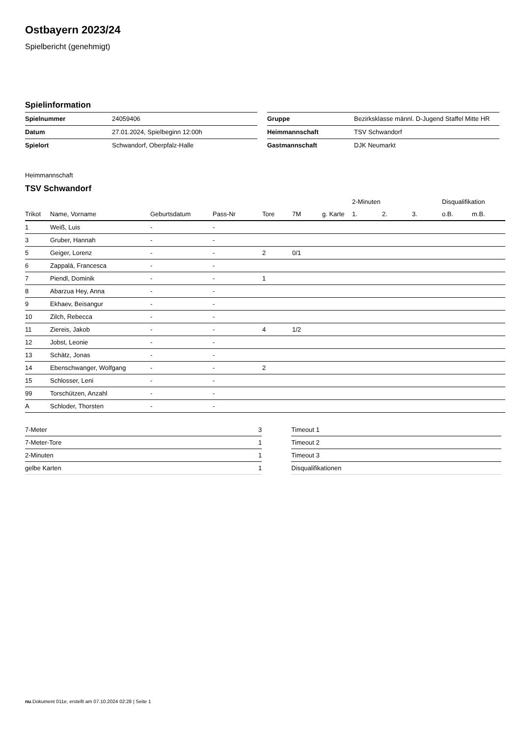Ostbayern 2023/24
Spielbericht (genehmigt)
Spielinformation
| Spielnummer | 24059406 |
| Datum | 27.01.2024, Spielbeginn 12:00h |
| Spielort | Schwandorf, Oberpfalz-Halle |
| Gruppe | Bezirksklasse männl. D-Jugend Staffel Mitte HR |
| Heimmannschaft | TSV Schwandorf |
| Gastmannschaft | DJK Neumarkt |
Heimmannschaft
TSV Schwandorf
| | | | | | | | 2-Minuten | | | Disqualifikation | |
| --- | --- | --- | --- | --- | --- | --- | --- | --- | --- | --- | --- |
| Trikot | Name, Vorname | Geburtsdatum | Pass-Nr | Tore | 7M | g. Karte | 1. | 2. | 3. | o.B. | m.B. |
| 1 | Weiß, Luis | - | - | | | | | | | | |
| 3 | Gruber, Hannah | - | - | | | | | | | | |
| 5 | Geiger, Lorenz | - | - | 2 | 0/1 | | | | | | |
| 6 | Zappalá, Francesca | - | - | | | | | | | | |
| 7 | Piendl, Dominik | - | - | 1 | | | | | | | |
| 8 | Abarzua Hey, Anna | - | - | | | | | | | | |
| 9 | Ekhaev, Beisangur | - | - | | | | | | | | |
| 10 | Zilch, Rebecca | - | - | | | | | | | | |
| 11 | Ziereis, Jakob | - | - | 4 | 1/2 | | | | | | |
| 12 | Jobst, Leonie | - | - | | | | | | | | |
| 13 | Schätz, Jonas | - | - | | | | | | | | |
| 14 | Ebenschwanger, Wolfgang | - | - | 2 | | | | | | | |
| 15 | Schlosser, Leni | - | - | | | | | | | | |
| 99 | Torschützen, Anzahl | - | - | | | | | | | | |
| A | Schloder, Thorsten | - | - | | | | | | | | |
| 7-Meter | 3 |
| 7-Meter-Tore | 1 |
| 2-Minuten | 1 |
| gelbe Karten | 1 |
| Timeout 1 |
| Timeout 2 |
| Timeout 3 |
| Disqualifikationen |
nu.Dokument 011e, erstellt am 07.10.2024 02:28 | Seite 1